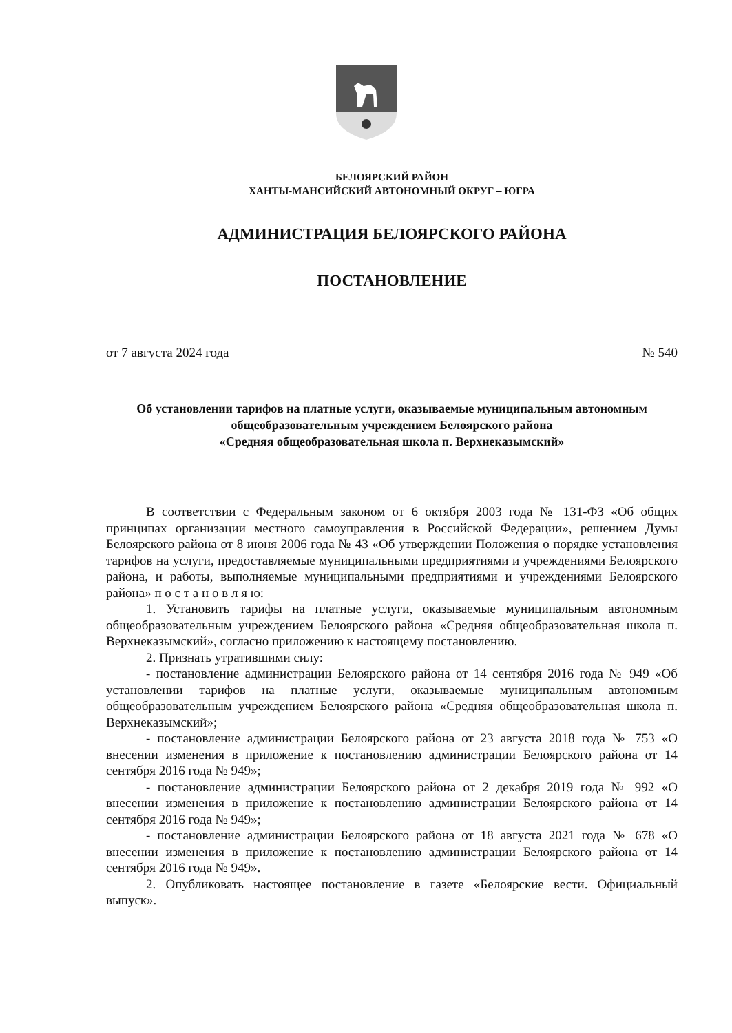БЕЛОЯРСКИЙ РАЙОН
ХАНТЫ-МАНСИЙСКИЙ АВТОНОМНЫЙ ОКРУГ – ЮГРА
АДМИНИСТРАЦИЯ БЕЛОЯРСКОГО РАЙОНА
ПОСТАНОВЛЕНИЕ
от 7 августа 2024 года № 540
Об установлении тарифов на платные услуги, оказываемые муниципальным автономным общеобразовательным учреждением Белоярского района
«Средняя общеобразовательная школа п. Верхнеказымский»
В соответствии с Федеральным законом от 6 октября 2003 года № 131-ФЗ «Об общих принципах организации местного самоуправления в Российской Федерации», решением Думы Белоярского района от 8 июня 2006 года № 43 «Об утверждении Положения о порядке установления тарифов на услуги, предоставляемые муниципальными предприятиями и учреждениями Белоярского района, и работы, выполняемые муниципальными предприятиями и учреждениями Белоярского района» п о с т а н о в л я ю:
1. Установить тарифы на платные услуги, оказываемые муниципальным автономным общеобразовательным учреждением Белоярского района «Средняя общеобразовательная школа п. Верхнеказымский», согласно приложению к настоящему постановлению.
2. Признать утратившими силу:
- постановление администрации Белоярского района от 14 сентября 2016 года № 949 «Об установлении тарифов на платные услуги, оказываемые муниципальным автономным общеобразовательным учреждением Белоярского района «Средняя общеобразовательная школа п. Верхнеказымский»;
- постановление администрации Белоярского района от 23 августа 2018 года № 753 «О внесении изменения в приложение к постановлению администрации Белоярского района от 14 сентября 2016 года № 949»;
- постановление администрации Белоярского района от 2 декабря 2019 года № 992 «О внесении изменения в приложение к постановлению администрации Белоярского района от 14 сентября 2016 года № 949»;
- постановление администрации Белоярского района от 18 августа 2021 года № 678 «О внесении изменения в приложение к постановлению администрации Белоярского района от 14 сентября 2016 года № 949».
2. Опубликовать настоящее постановление в газете «Белоярские вести. Официальный выпуск».